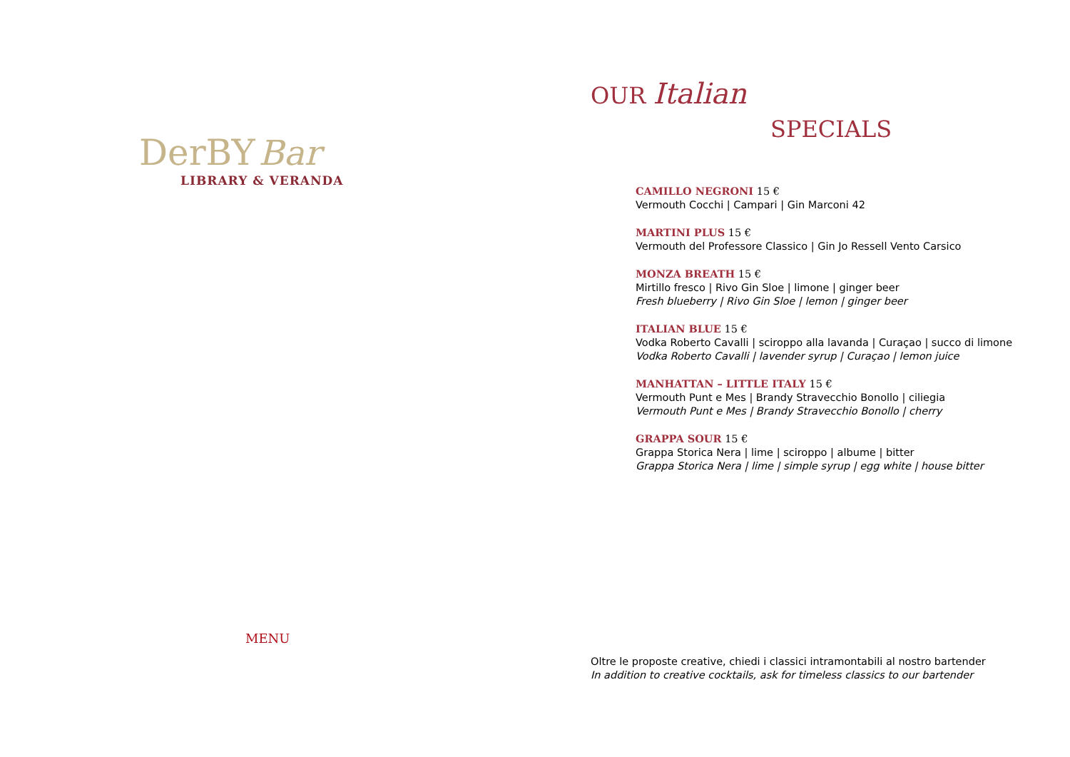DerBY Bar
LIBRARY & VERANDA
MENU
OUR Italian
SPECIALS
CAMILLO NEGRONI 15 €
Vermouth Cocchi | Campari | Gin Marconi 42
MARTINI PLUS 15 €
Vermouth del Professore Classico | Gin Jo Ressell Vento Carsico
MONZA BREATH 15 €
Mirtillo fresco | Rivo Gin Sloe | limone | ginger beer
Fresh blueberry | Rivo Gin Sloe | lemon | ginger beer
ITALIAN BLUE 15 €
Vodka Roberto Cavalli | sciroppo alla lavanda | Curaçao | succo di limone
Vodka Roberto Cavalli | lavender syrup | Curaçao | lemon juice
MANHATTAN – LITTLE ITALY 15 €
Vermouth Punt e Mes | Brandy Stravecchio Bonollo | ciliegia
Vermouth Punt e Mes | Brandy Stravecchio Bonollo | cherry
GRAPPA SOUR 15 €
Grappa Storica Nera | lime | sciroppo | albume | bitter
Grappa Storica Nera | lime | simple syrup | egg white | house bitter
Oltre le proposte creative, chiedi i classici intramontabili al nostro bartender
In addition to creative cocktails, ask for timeless classics to our bartender